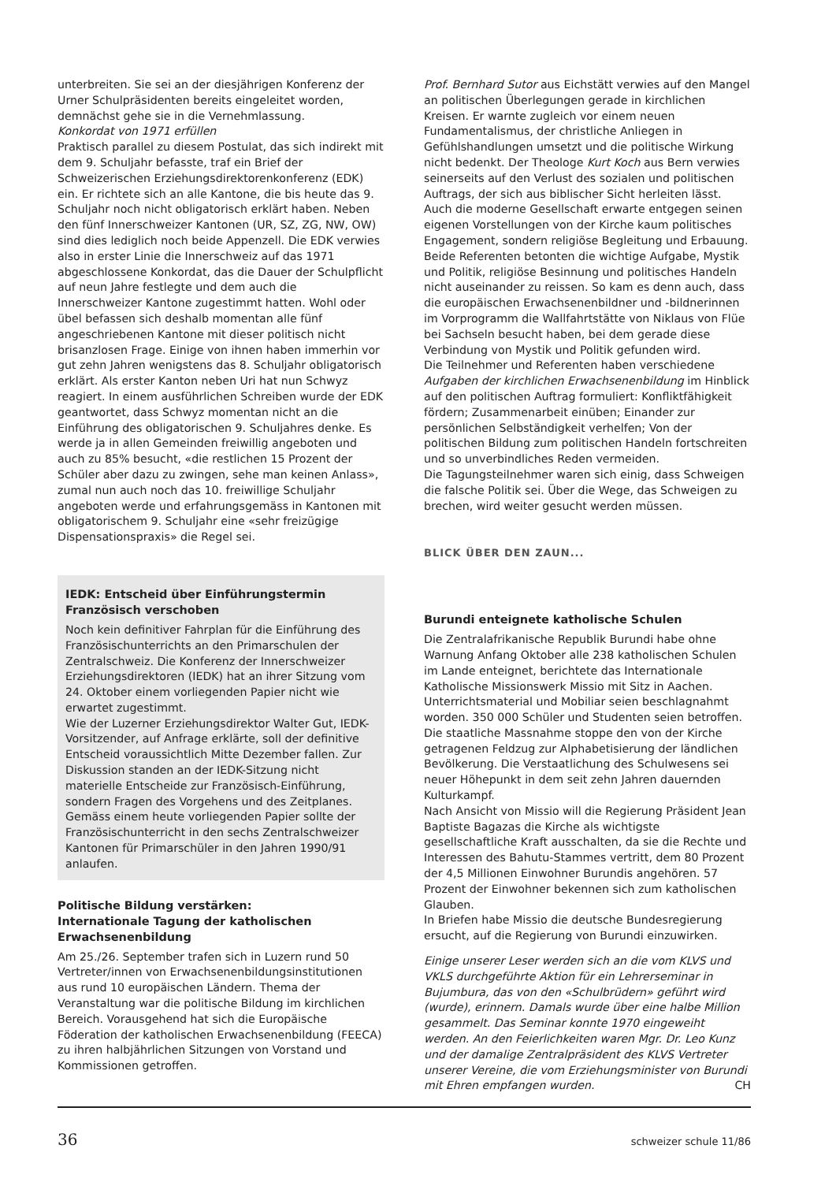unterbreiten. Sie sei an der diesjährigen Konferenz der Urner Schulpräsidenten bereits eingeleitet worden, demnächst gehe sie in die Vernehmlassung.
Konkordat von 1971 erfüllen
Praktisch parallel zu diesem Postulat, das sich indirekt mit dem 9. Schuljahr befasste, traf ein Brief der Schweizerischen Erziehungsdirektorenkonferenz (EDK) ein. Er richtete sich an alle Kantone, die bis heute das 9. Schuljahr noch nicht obligatorisch erklärt haben. Neben den fünf Innerschweizer Kantonen (UR, SZ, ZG, NW, OW) sind dies lediglich noch beide Appenzell. Die EDK verwies also in erster Linie die Innerschweiz auf das 1971 abgeschlossene Konkordat, das die Dauer der Schulpflicht auf neun Jahre festlegte und dem auch die Innerschweizer Kantone zugestimmt hatten. Wohl oder übel befassen sich deshalb momentan alle fünf angeschriebenen Kantone mit dieser politisch nicht brisanzlosen Frage. Einige von ihnen haben immerhin vor gut zehn Jahren wenigstens das 8. Schuljahr obligatorisch erklärt. Als erster Kanton neben Uri hat nun Schwyz reagiert. In einem ausführlichen Schreiben wurde der EDK geantwortet, dass Schwyz momentan nicht an die Einführung des obligatorischen 9. Schuljahres denke. Es werde ja in allen Gemeinden freiwillig angeboten und auch zu 85% besucht, «die restlichen 15 Prozent der Schüler aber dazu zu zwingen, sehe man keinen Anlass», zumal nun auch noch das 10. freiwillige Schuljahr angeboten werde und erfahrungsgemäss in Kantonen mit obligatorischem 9. Schuljahr eine «sehr freizügige Dispensationspraxis» die Regel sei.
IEDK: Entscheid über Einführungstermin Französisch verschoben
Noch kein definitiver Fahrplan für die Einführung des Französischunterrichts an den Primarschulen der Zentralschweiz. Die Konferenz der Innerschweizer Erziehungsdirektoren (IEDK) hat an ihrer Sitzung vom 24. Oktober einem vorliegenden Papier nicht wie erwartet zugestimmt.
Wie der Luzerner Erziehungsdirektor Walter Gut, IEDK-Vorsitzender, auf Anfrage erklärte, soll der definitive Entscheid voraussichtlich Mitte Dezember fallen. Zur Diskussion standen an der IEDK-Sitzung nicht materielle Entscheide zur Französisch-Einführung, sondern Fragen des Vorgehens und des Zeitplanes. Gemäss einem heute vorliegenden Papier sollte der Französischunterricht in den sechs Zentralschweizer Kantonen für Primarschüler in den Jahren 1990/91 anlaufen.
Politische Bildung verstärken:
Internationale Tagung der katholischen Erwachsenenbildung
Am 25./26. September trafen sich in Luzern rund 50 Vertreter/innen von Erwachsenenbildungsinstitutionen aus rund 10 europäischen Ländern. Thema der Veranstaltung war die politische Bildung im kirchlichen Bereich. Vorausgehend hat sich die Europäische Föderation der katholischen Erwachsenenbildung (FEECA) zu ihren halbjährlichen Sitzungen von Vorstand und Kommissionen getroffen.
Prof. Bernhard Sutor aus Eichstätt verwies auf den Mangel an politischen Überlegungen gerade in kirchlichen Kreisen. Er warnte zugleich vor einem neuen Fundamentalismus, der christliche Anliegen in Gefühlshandlungen umsetzt und die politische Wirkung nicht bedenkt. Der Theologe Kurt Koch aus Bern verwies seinerseits auf den Verlust des sozialen und politischen Auftrags, der sich aus biblischer Sicht herleiten lässt. Auch die moderne Gesellschaft erwarte entgegen seinen eigenen Vorstellungen von der Kirche kaum politisches Engagement, sondern religiöse Begleitung und Erbauung. Beide Referenten betonten die wichtige Aufgabe, Mystik und Politik, religiöse Besinnung und politisches Handeln nicht auseinander zu reissen. So kam es denn auch, dass die europäischen Erwachsenenbildner und -bildnerinnen im Vorprogramm die Wallfahrtstätte von Niklaus von Flüe bei Sachseln besucht haben, bei dem gerade diese Verbindung von Mystik und Politik gefunden wird.
Die Teilnehmer und Referenten haben verschiedene Aufgaben der kirchlichen Erwachsenenbildung im Hinblick auf den politischen Auftrag formuliert: Konfliktfähigkeit fördern; Zusammenarbeit einüben; Einander zur persönlichen Selbständigkeit verhelfen; Von der politischen Bildung zum politischen Handeln fortschreiten und so unverbindliches Reden vermeiden.
Die Tagungsteilnehmer waren sich einig, dass Schweigen die falsche Politik sei. Über die Wege, das Schweigen zu brechen, wird weiter gesucht werden müssen.
BLICK ÜBER DEN ZAUN...
Burundi enteignete katholische Schulen
Die Zentralafrikanische Republik Burundi habe ohne Warnung Anfang Oktober alle 238 katholischen Schulen im Lande enteignet, berichtete das Internationale Katholische Missionswerk Missio mit Sitz in Aachen. Unterrichtsmaterial und Mobiliar seien beschlagnahmt worden. 350 000 Schüler und Studenten seien betroffen. Die staatliche Massnahme stoppe den von der Kirche getragenen Feldzug zur Alphabetisierung der ländlichen Bevölkerung. Die Verstaatlichung des Schulwesens sei neuer Höhepunkt in dem seit zehn Jahren dauernden Kulturkampf.
Nach Ansicht von Missio will die Regierung Präsident Jean Baptiste Bagazas die Kirche als wichtigste gesellschaftliche Kraft ausschalten, da sie die Rechte und Interessen des Bahutu-Stammes vertritt, dem 80 Prozent der 4,5 Millionen Einwohner Burundis angehören. 57 Prozent der Einwohner bekennen sich zum katholischen Glauben.
In Briefen habe Missio die deutsche Bundesregierung ersucht, auf die Regierung von Burundi einzuwirken.
Einige unserer Leser werden sich an die vom KLVS und VKLS durchgeführte Aktion für ein Lehrerseminar in Bujumbura, das von den «Schulbrüdern» geführt wird (wurde), erinnern. Damals wurde über eine halbe Million gesammelt. Das Seminar konnte 1970 eingeweiht werden. An den Feierlichkeiten waren Mgr. Dr. Leo Kunz und der damalige Zentralpräsident des KLVS Vertreter unserer Vereine, die vom Erziehungsminister von Burundi mit Ehren empfangen wurden. CH
36 schweizer schule 11/86